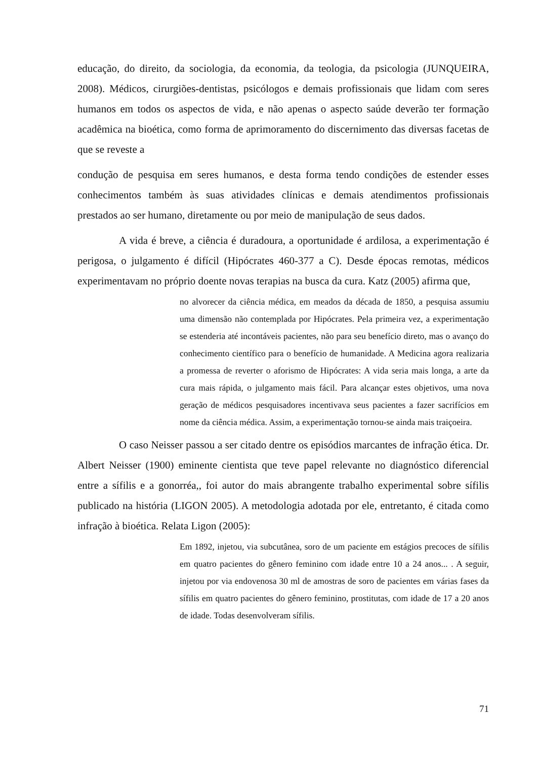educação, do direito, da sociologia, da economia, da teologia, da psicologia (JUNQUEIRA, 2008). Médicos, cirurgiões-dentistas, psicólogos e demais profissionais que lidam com seres humanos em todos os aspectos de vida, e não apenas o aspecto saúde deverão ter formação acadêmica na bioética, como forma de aprimoramento do discernimento das diversas facetas de que se reveste a
condução de pesquisa em seres humanos, e desta forma tendo condições de estender esses conhecimentos também às suas atividades clínicas e demais atendimentos profissionais prestados ao ser humano, diretamente ou por meio de manipulação de seus dados.
A vida é breve, a ciência é duradoura, a oportunidade é ardilosa, a experimentação é perigosa, o julgamento é difícil (Hipócrates 460-377 a C). Desde épocas remotas, médicos experimentavam no próprio doente novas terapias na busca da cura. Katz (2005) afirma que,
no alvorecer da ciência médica, em meados da década de 1850, a pesquisa assumiu uma dimensão não contemplada por Hipócrates. Pela primeira vez, a experimentação se estenderia até incontáveis pacientes, não para seu benefício direto, mas o avanço do conhecimento científico para o benefício de humanidade. A Medicina agora realizaria a promessa de reverter o aforismo de Hipócrates: A vida seria mais longa, a arte da cura mais rápida, o julgamento mais fácil. Para alcançar estes objetivos, uma nova geração de médicos pesquisadores incentivava seus pacientes a fazer sacrifícios em nome da ciência médica. Assim, a experimentação tornou-se ainda mais traiçoeira.
O caso Neisser passou a ser citado dentre os episódios marcantes de infração ética. Dr. Albert Neisser (1900) eminente cientista que teve papel relevante no diagnóstico diferencial entre a sífilis e a gonorréa,, foi autor do mais abrangente trabalho experimental sobre sífilis publicado na história (LIGON 2005). A metodologia adotada por ele, entretanto, é citada como infração à bioética. Relata Ligon (2005):
Em 1892, injetou, via subcutânea, soro de um paciente em estágios precoces de sífilis em quatro pacientes do gênero feminino com idade entre 10 a 24 anos... . A seguir, injetou por via endovenosa 30 ml de amostras de soro de pacientes em várias fases da sífilis em quatro pacientes do gênero feminino, prostitutas, com idade de 17 a 20 anos de idade. Todas desenvolveram sífilis.
71